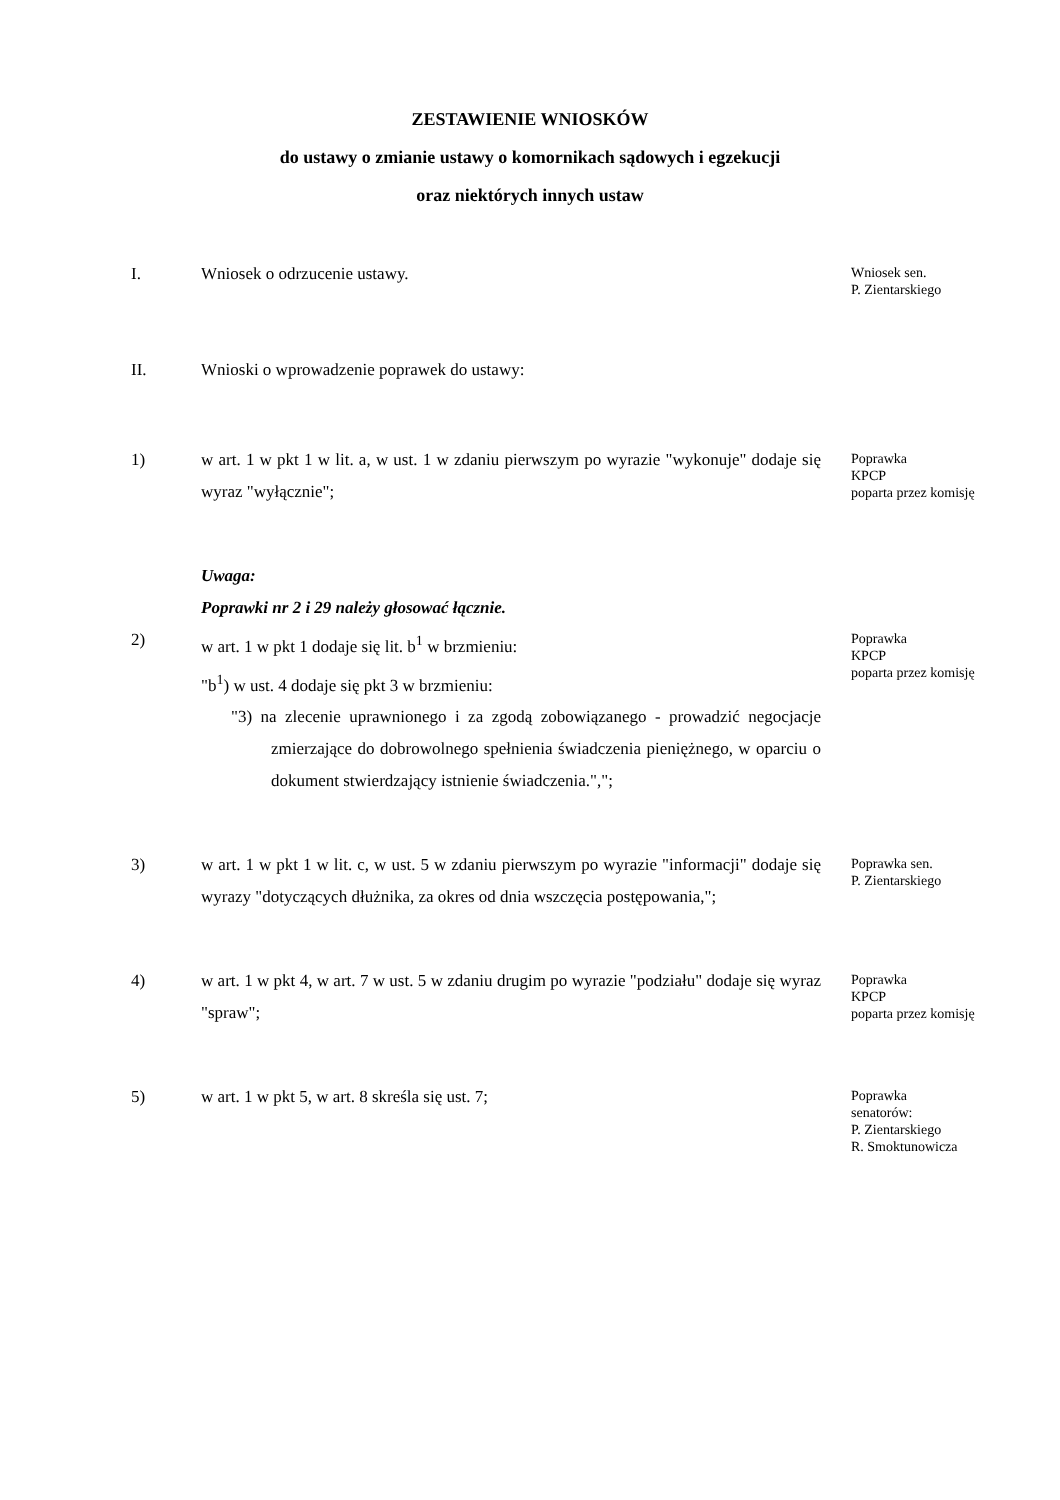ZESTAWIENIE WNIOSKÓW
do ustawy o zmianie ustawy o komornikach sądowych i egzekucji
oraz niektórych innych ustaw
I. Wniosek o odrzucenie ustawy.
Wniosek sen.
P. Zientarskiego
II. Wnioski o wprowadzenie poprawek do ustawy:
1) w art. 1 w pkt 1 w lit. a, w ust. 1 w zdaniu pierwszym po wyrazie "wykonuje" dodaje się wyraz "wyłącznie";
Poprawka
KPCP
poparta przez komisję
Uwaga:
Poprawki nr 2 i 29 należy głosować łącznie.
2) w art. 1 w pkt 1 dodaje się lit. b<sup>1</sup> w brzmieniu:
"b<sup>1</sup>) w ust. 4 dodaje się pkt 3 w brzmieniu:
"3) na zlecenie uprawnionego i za zgodą zobowiązanego - prowadzić negocjacje zmierzające do dobrowolnego spełnienia świadczenia pieniężnego, w oparciu o dokument stwierdzający istnienie świadczenia.",";
Poprawka
KPCP
poparta przez komisję
3) w art. 1 w pkt 1 w lit. c, w ust. 5 w zdaniu pierwszym po wyrazie "informacji" dodaje się wyrazy "dotyczących dłużnika, za okres od dnia wszczęcia postępowania,";
Poprawka sen.
P. Zientarskiego
4) w art. 1 w pkt 4, w art. 7 w ust. 5 w zdaniu drugim po wyrazie "podziału" dodaje się wyraz "spraw";
Poprawka
KPCP
poparta przez komisję
5) w art. 1 w pkt 5, w art. 8 skreśla się ust. 7;
Poprawka
senatorów:
P. Zientarskiego
R. Smoktunowicza